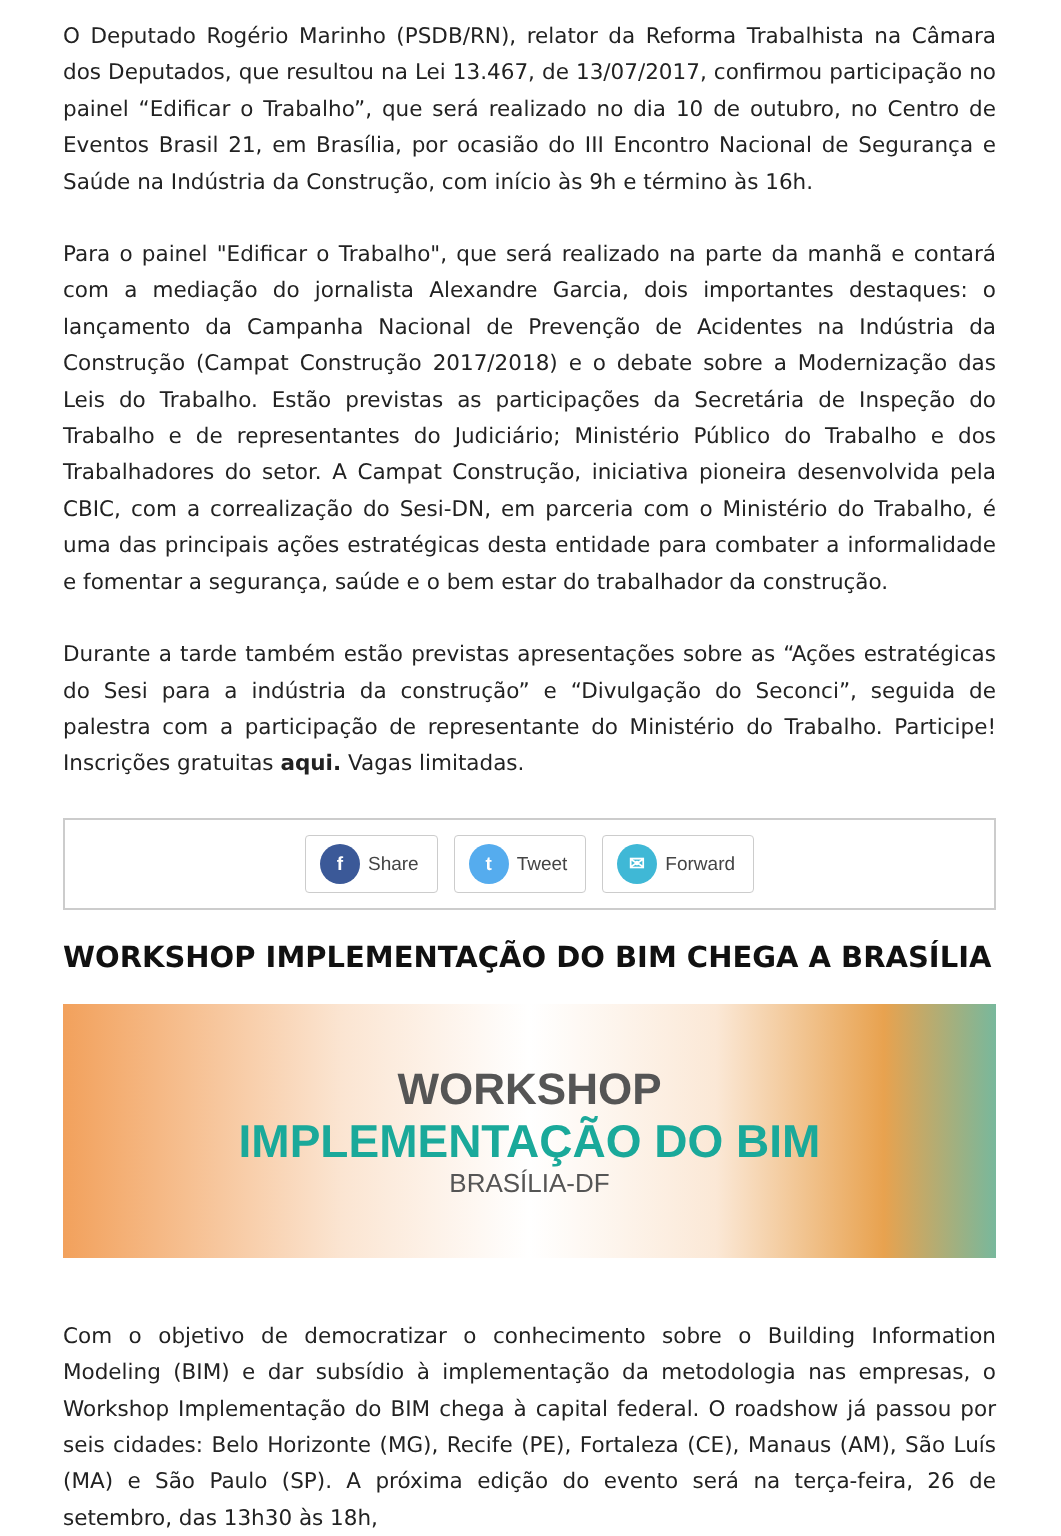O Deputado Rogério Marinho (PSDB/RN), relator da Reforma Trabalhista na Câmara dos Deputados, que resultou na Lei 13.467, de 13/07/2017, confirmou participação no painel “Edificar o Trabalho”, que será realizado no dia 10 de outubro, no Centro de Eventos Brasil 21, em Brasília, por ocasião do III Encontro Nacional de Segurança e Saúde na Indústria da Construção, com início às 9h e término às 16h.
Para o painel "Edificar o Trabalho", que será realizado na parte da manhã e contará com a mediação do jornalista Alexandre Garcia, dois importantes destaques: o lançamento da Campanha Nacional de Prevenção de Acidentes na Indústria da Construção (Campat Construção 2017/2018) e o debate sobre a Modernização das Leis do Trabalho. Estão previstas as participações da Secretária de Inspeção do Trabalho e de representantes do Judiciário; Ministério Público do Trabalho e dos Trabalhadores do setor. A Campat Construção, iniciativa pioneira desenvolvida pela CBIC, com a correalização do Sesi-DN, em parceria com o Ministério do Trabalho, é uma das principais ações estratégicas desta entidade para combater a informalidade e fomentar a segurança, saúde e o bem estar do trabalhador da construção.
Durante a tarde também estão previstas apresentações sobre as “Ações estratégicas do Sesi para a indústria da construção” e “Divulgação do Seconci”, seguida de palestra com a participação de representante do Ministério do Trabalho. Participe! Inscrições gratuitas aqui. Vagas limitadas.
f Share
t Tweet
✉ Forward
WORKSHOP IMPLEMENTAÇÃO DO BIM CHEGA A BRASÍLIA
WORKSHOP
IMPLEMENTAÇÃO DO BIM
BRASÍLIA-DF
Com o objetivo de democratizar o conhecimento sobre o Building Information Modeling (BIM) e dar subsídio à implementação da metodologia nas empresas, o Workshop Implementação do BIM chega à capital federal. O roadshow já passou por seis cidades: Belo Horizonte (MG), Recife (PE), Fortaleza (CE), Manaus (AM), São Luís (MA) e São Paulo (SP). A próxima edição do evento será na terça-feira, 26 de setembro, das 13h30 às 18h,